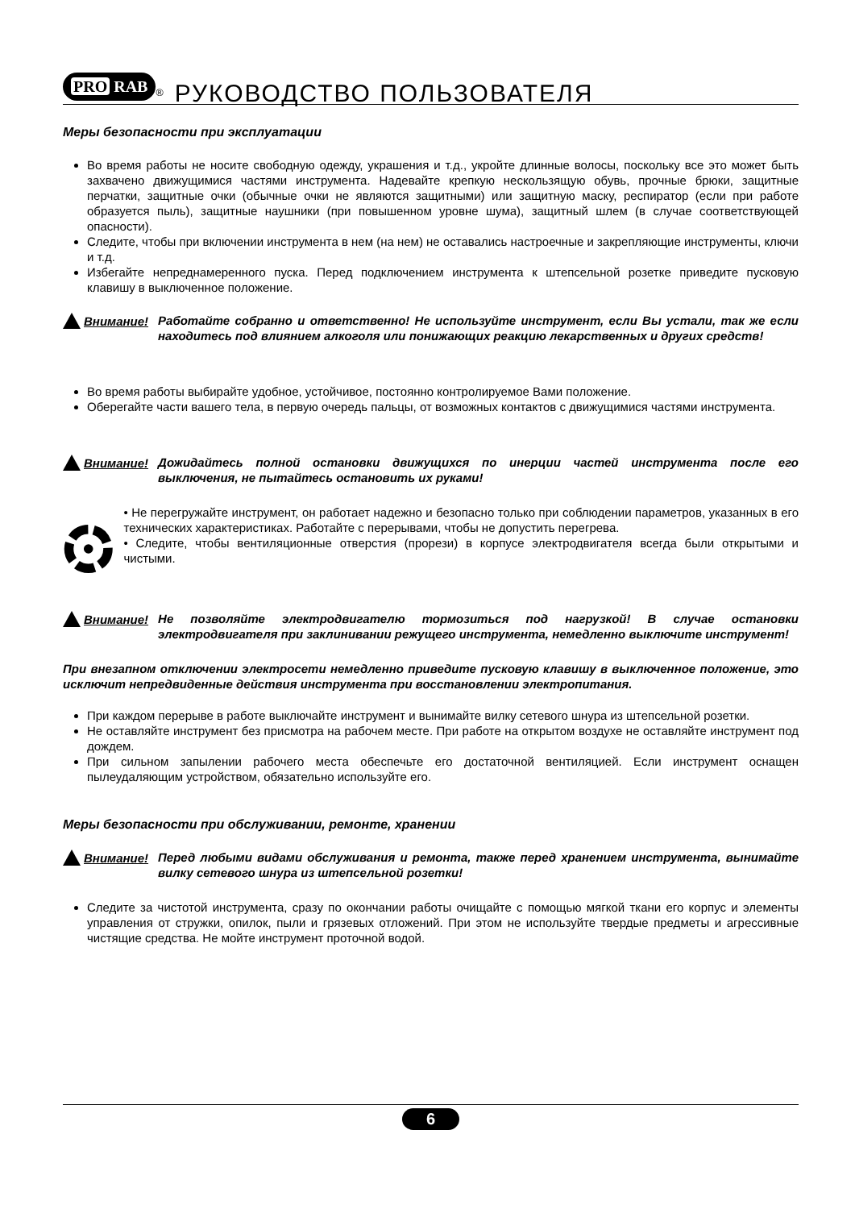PRO RAB
<sup>®</sup>
РУКОВОДСТВО ПОЛЬЗОВАТЕЛЯ
Меры безопасности при эксплуатации
Во время работы не носите свободную одежду, украшения и т.д., укройте длинные волосы, поскольку все это может быть захвачено движущимися частями инструмента. Надевайте крепкую нескользящую обувь, прочные брюки, защитные перчатки, защитные очки (обычные очки не являются защитными) или защитную маску, респиратор (если при работе образуется пыль), защитные наушники (при повышенном уровне шума), защитный шлем (в случае соответствующей опасности).
Следите, чтобы при включении инструмента в нем (на нем) не оставались настроечные и закрепляющие инструменты, ключи и т.д.
Избегайте непреднамеренного пуска. Перед подключением инструмента к штепсельной розетке приведите пусковую клавишу в выключенное положение.
Внимание! Работайте собранно и ответственно! Не используйте инструмент, если Вы устали, так же если находитесь под влиянием алкоголя или понижающих реакцию лекарственных и других средств!
Во время работы выбирайте удобное, устойчивое, постоянно контролируемое Вами положение.
Оберегайте части вашего тела, в первую очередь пальцы, от возможных контактов с движущимися частями инструмента.
Внимание! Дожидайтесь полной остановки движущихся по инерции частей инструмента после его выключения, не пытайтесь остановить их руками!
• Не перегружайте инструмент, он работает надежно и безопасно только при соблюдении параметров, указанных в его технических характеристиках. Работайте с перерывами, чтобы не допустить перегрева.
• Следите, чтобы вентиляционные отверстия (прорези) в корпусе электродвигателя всегда были открытыми и чистыми.
Внимание! Не позволяйте электродвигателю тормозиться под нагрузкой! В случае остановки электродвигателя при заклинивании режущего инструмента, немедленно выключите инструмент!
При внезапном отключении электросети немедленно приведите пусковую клавишу в выключенное положение, это исключит непредвиденные действия инструмента при восстановлении электропитания.
При каждом перерыве в работе выключайте инструмент и вынимайте вилку сетевого шнура из штепсельной розетки.
Не оставляйте инструмент без присмотра на рабочем месте. При работе на открытом воздухе не оставляйте инструмент под дождем.
При сильном запылении рабочего места обеспечьте его достаточной вентиляцией. Если инструмент оснащен пылеудаляющим устройством, обязательно используйте его.
Меры безопасности при обслуживании, ремонте, хранении
Внимание! Перед любыми видами обслуживания и ремонта, также перед хранением инструмента, вынимайте вилку сетевого шнура из штепсельной розетки!
Следите за чистотой инструмента, сразу по окончании работы очищайте с помощью мягкой ткани его корпус и элементы управления от стружки, опилок, пыли и грязевых отложений. При этом не используйте твердые предметы и агрессивные чистящие средства. Не мойте инструмент проточной водой.
6